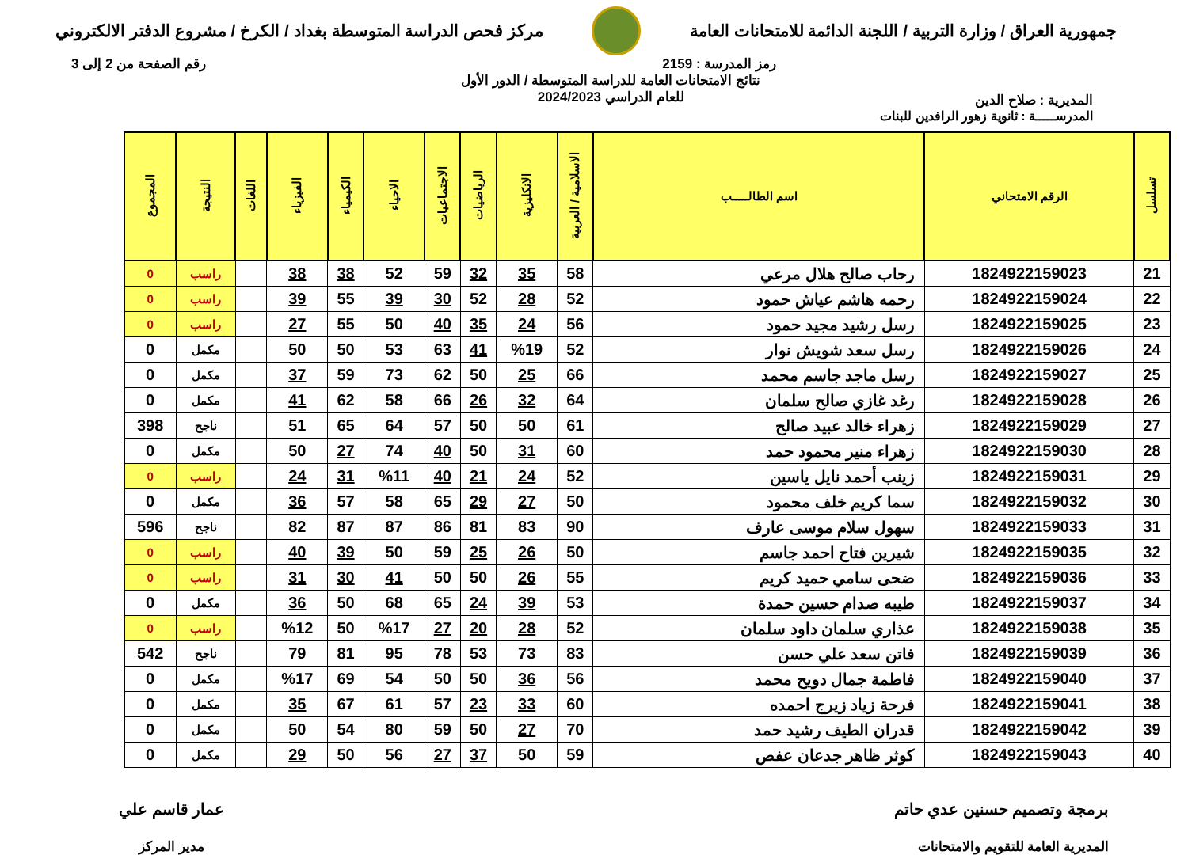جمهورية العراق / وزارة التربية / اللجنة الدائمة للامتحانات العامة
مركز فحص الدراسة المتوسطة بغداد / الكرخ / مشروع الدفتر الالكتروني
رمز المدرسة : 2159 رقم الصفحة من 2 إلى 3
المديرية : صلاح الدين
نتائج الامتحانات العامة للدراسة المتوسطة / الدور الأول
للعام الدراسي 2024/2023
المدرســـــة : ثانوية زهور الرافدين للبنات
| تسلسل | الرقم الامتحاني | اسم الطالـــــب | الاسلامية / العربية | الانكليزية | الرياضيات | الاجتماعيات | الاحياء | الكيمياء | الفيزياء | اللغات | النتيجة | المجموع |
| --- | --- | --- | --- | --- | --- | --- | --- | --- | --- | --- | --- | --- |
| 21 | 1824922159023 | رحاب صالح هلال مرعي | 58 | 35 | 32 | 59 | 52 | 38 | 38 | | راسب | 0 |
| 22 | 1824922159024 | رحمه هاشم عياش حمود | 52 | 28 | 52 | 30 | 39 | 55 | 39 | | راسب | 0 |
| 23 | 1824922159025 | رسل رشيد مجيد حمود | 56 | 24 | 35 | 40 | 50 | 55 | 27 | | راسب | 0 |
| 24 | 1824922159026 | رسل سعد شويش نوار | 52 | %19 | 41 | 63 | 53 | 50 | 50 | | مكمل | 0 |
| 25 | 1824922159027 | رسل ماجد جاسم محمد | 66 | 25 | 50 | 62 | 73 | 59 | 37 | | مكمل | 0 |
| 26 | 1824922159028 | رغد غازي صالح سلمان | 64 | 32 | 26 | 66 | 58 | 62 | 41 | | مكمل | 0 |
| 27 | 1824922159029 | زهراء خالد عبيد صالح | 61 | 50 | 50 | 57 | 64 | 65 | 51 | | ناجح | 398 |
| 28 | 1824922159030 | زهراء منير محمود حمد | 60 | 31 | 50 | 40 | 74 | 27 | 50 | | مكمل | 0 |
| 29 | 1824922159031 | زينب أحمد نايل ياسين | 52 | 24 | 21 | 40 | %11 | 31 | 24 | | راسب | 0 |
| 30 | 1824922159032 | سما كريم خلف محمود | 50 | 27 | 29 | 65 | 58 | 57 | 36 | | مكمل | 0 |
| 31 | 1824922159033 | سهول سلام موسى عارف | 90 | 83 | 81 | 86 | 87 | 87 | 82 | | ناجح | 596 |
| 32 | 1824922159035 | شيرين فتاح احمد جاسم | 50 | 26 | 25 | 59 | 50 | 39 | 40 | | راسب | 0 |
| 33 | 1824922159036 | ضحى سامي حميد كريم | 55 | 26 | 50 | 50 | 41 | 30 | 31 | | راسب | 0 |
| 34 | 1824922159037 | طيبه صدام حسين حمدة | 53 | 39 | 24 | 65 | 68 | 50 | 36 | | مكمل | 0 |
| 35 | 1824922159038 | عذاري سلمان داود سلمان | 52 | 28 | 20 | 27 | %17 | 50 | %12 | | راسب | 0 |
| 36 | 1824922159039 | فاتن سعد علي حسن | 83 | 73 | 53 | 78 | 95 | 81 | 79 | | ناجح | 542 |
| 37 | 1824922159040 | فاطمة جمال دويح محمد | 56 | 36 | 50 | 50 | 54 | 69 | %17 | | مكمل | 0 |
| 38 | 1824922159041 | فرحة زياد زيرج احمده | 60 | 33 | 23 | 57 | 61 | 67 | 35 | | مكمل | 0 |
| 39 | 1824922159042 | قدران الطيف رشيد حمد | 70 | 27 | 50 | 59 | 80 | 54 | 50 | | مكمل | 0 |
| 40 | 1824922159043 | كوثر ظاهر جدعان عفص | 59 | 50 | 37 | 27 | 56 | 50 | 29 | | مكمل | 0 |
برمجة وتصميم حسنين عدي حاتم
المديرية العامة للتقويم والامتحانات
عمار قاسم علي
مدير المركز